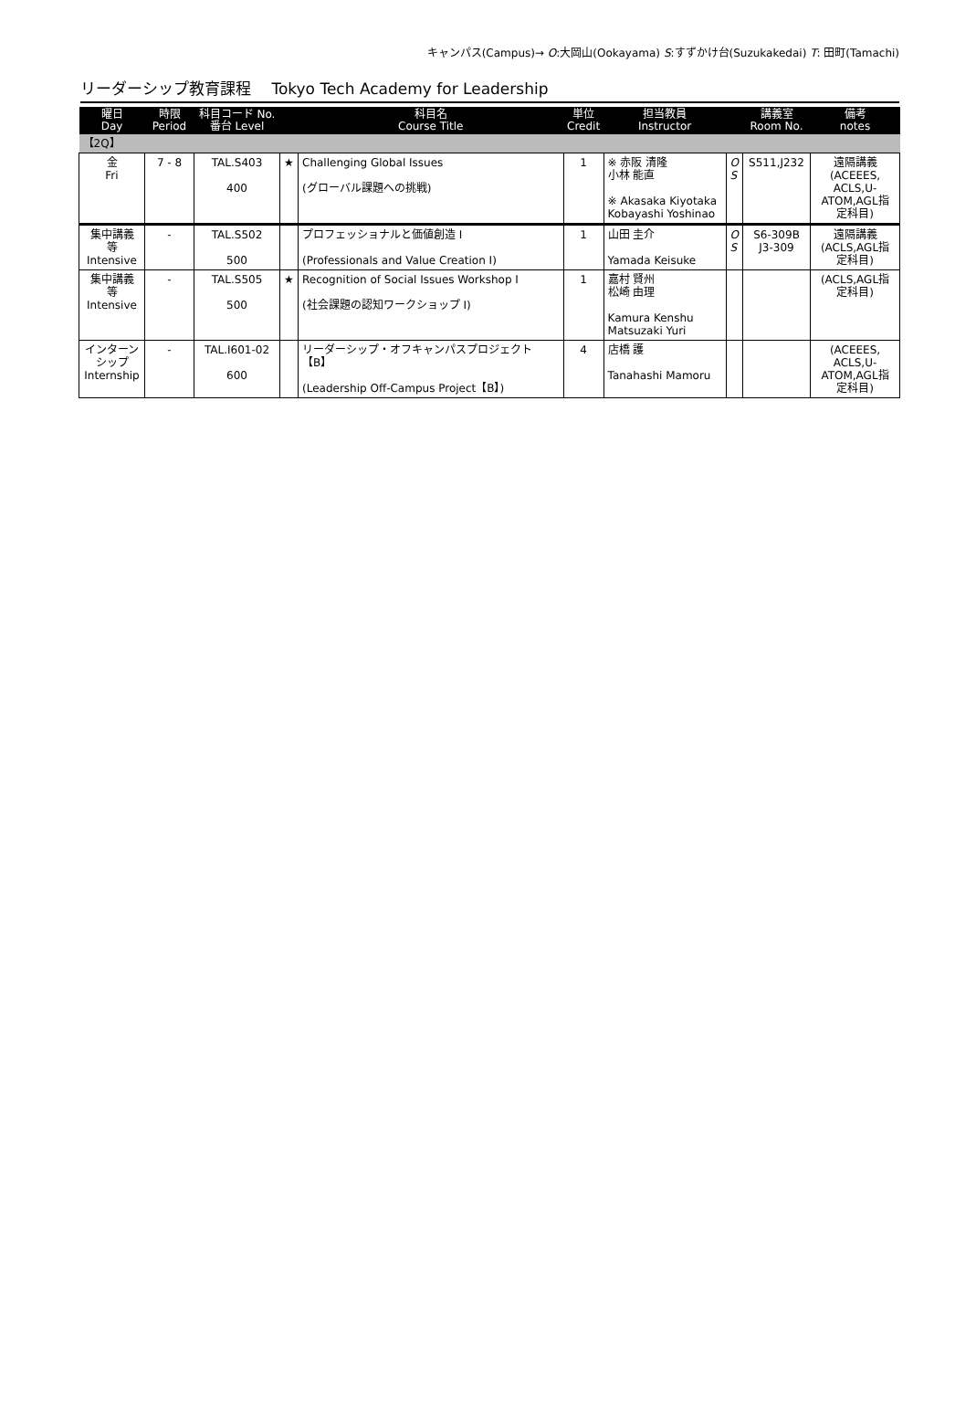キャンパス(Campus)→ O:大岡山(Ookayama) S:すずかけ台(Suzukakedai) T: 田町(Tamachi)
リーダーシップ教育課程　 Tokyo Tech Academy for Leadership
| 曜日 Day | 時限 Period | 科目コード No. 番台 Level | | 科目名 Course Title | 単位 Credit | 担当教員 Instructor | | 講義室 Room No. | 備考 notes |
| --- | --- | --- | --- | --- | --- | --- | --- | --- | --- |
| 【2Q】 | | | | | | | | | |
| 金 Fri | 7 - 8 | TAL.S403 400 | ★ | Challenging Global Issues (グローバル課題への挑戦) | 1 | ※ 赤阪 清隆 小林 能直 ※ Akasaka Kiyotaka Kobayashi Yoshinao | O S | S511,J232 | 遠隔講義 (ACEEES, ACLS,U- ATOM,AGL指 定科目) |
| 集中講義 等 Intensive | - | TAL.S502 500 | | プロフェッショナルと価値創造 I (Professionals and Value Creation I) | 1 | 山田 圭介 Yamada Keisuke | O S | S6-309B J3-309 | 遠隔講義 (ACLS,AGL指 定科目) |
| 集中講義 等 Intensive | - | TAL.S505 500 | ★ | Recognition of Social Issues Workshop I (社会課題の認知ワークショップ I) | 1 | 嘉村 賢州 松崎 由理 Kamura Kenshu Matsuzaki Yuri | | | (ACLS,AGL指 定科目) |
| インターン シップ Internship | - | TAL.I601-02 600 | | リーダーシップ・オフキャンパスプロジェクト【B】 (Leadership Off-Campus Project【B】) | 4 | 店橋 護 Tanahashi Mamoru | | | (ACEEES, ACLS,U- ATOM,AGL指 定科目) |